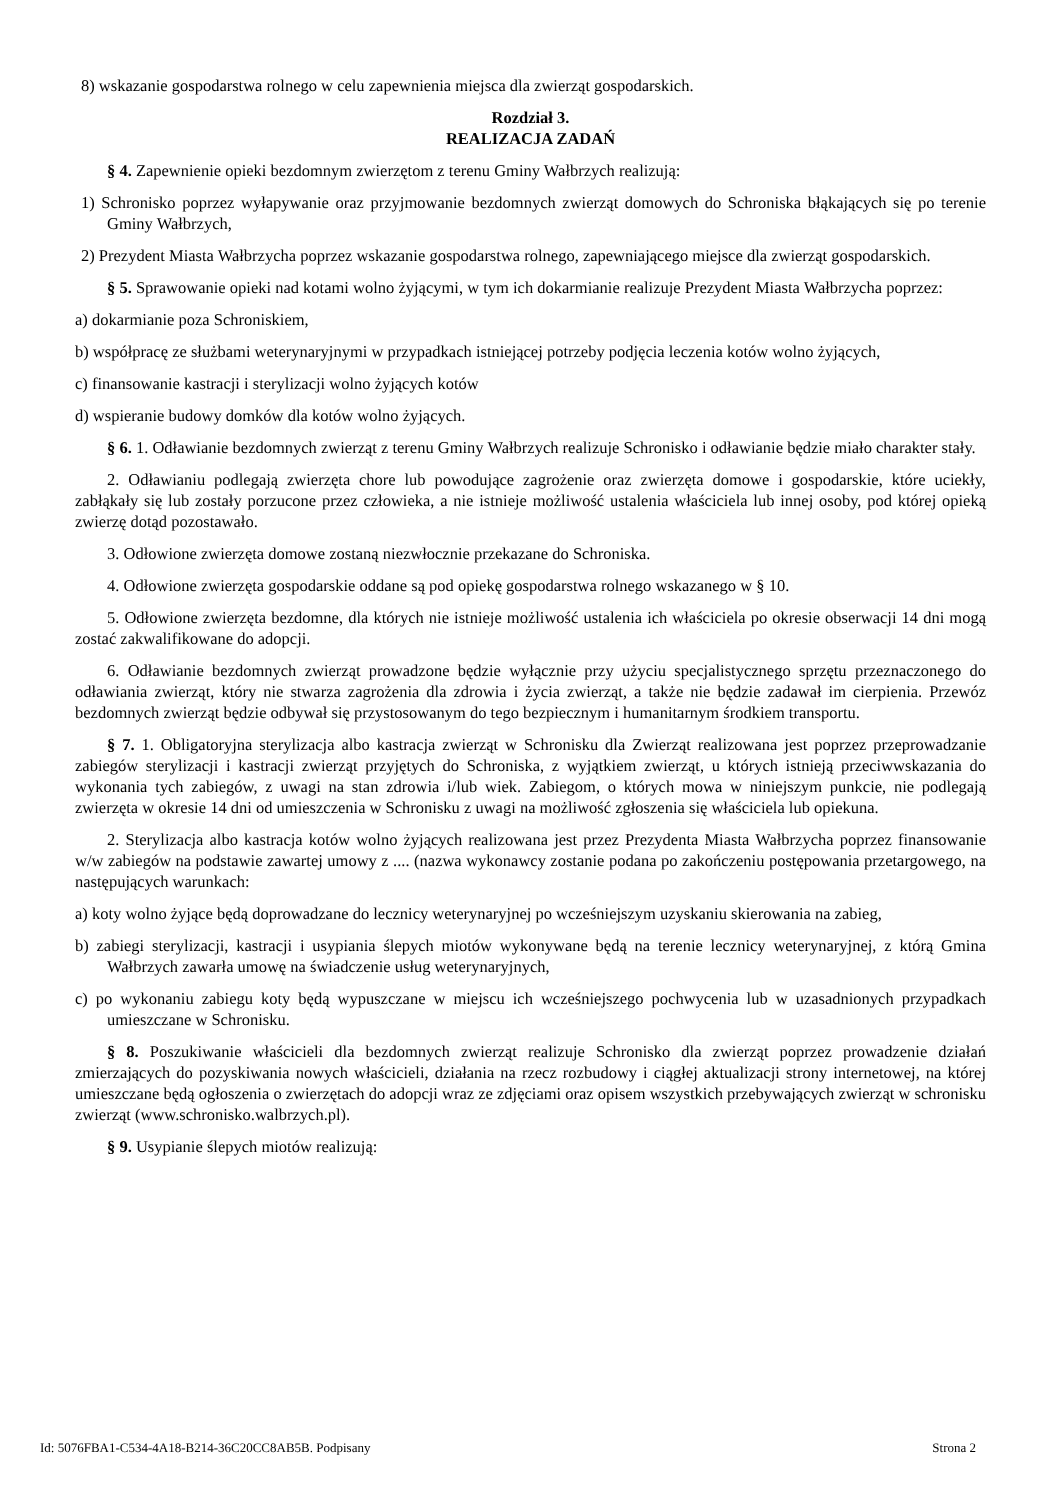8) wskazanie gospodarstwa rolnego w celu zapewnienia miejsca dla zwierząt gospodarskich.
Rozdział 3.
REALIZACJA ZADAŃ
§ 4. Zapewnienie opieki bezdomnym zwierzętom z terenu Gminy Wałbrzych realizują:
1) Schronisko poprzez wyłapywanie oraz przyjmowanie bezdomnych zwierząt domowych do Schroniska błąkających się po terenie Gminy Wałbrzych,
2) Prezydent Miasta Wałbrzycha poprzez wskazanie gospodarstwa rolnego, zapewniającego miejsce dla zwierząt gospodarskich.
§ 5. Sprawowanie opieki nad kotami wolno żyjącymi, w tym ich dokarmianie realizuje Prezydent Miasta Wałbrzycha poprzez:
a) dokarmianie poza Schroniskiem,
b) współpracę ze służbami weterynaryjnymi w przypadkach istniejącej potrzeby podjęcia leczenia kotów wolno żyjących,
c) finansowanie kastracji i sterylizacji wolno żyjących kotów
d) wspieranie budowy domków dla kotów wolno żyjących.
§ 6. 1. Odławianie bezdomnych zwierząt z terenu Gminy Wałbrzych realizuje Schronisko i odławianie będzie miało charakter stały.
2. Odławianiu podlegają zwierzęta chore lub powodujące zagrożenie oraz zwierzęta domowe i gospodarskie, które uciekły, zabłąkały się lub zostały porzucone przez człowieka, a nie istnieje możliwość ustalenia właściciela lub innej osoby, pod której opieką zwierzę dotąd pozostawało.
3. Odłowione zwierzęta domowe zostaną niezwłocznie przekazane do Schroniska.
4. Odłowione zwierzęta gospodarskie oddane są pod opiekę gospodarstwa rolnego wskazanego w § 10.
5. Odłowione zwierzęta bezdomne, dla których nie istnieje możliwość ustalenia ich właściciela po okresie obserwacji 14 dni mogą zostać zakwalifikowane do adopcji.
6. Odławianie bezdomnych zwierząt prowadzone będzie wyłącznie przy użyciu specjalistycznego sprzętu przeznaczonego do odławiania zwierząt, który nie stwarza zagrożenia dla zdrowia i życia zwierząt, a także nie będzie zadawał im cierpienia. Przewóz bezdomnych zwierząt będzie odbywał się przystosowanym do tego bezpiecznym i humanitarnym środkiem transportu.
§ 7. 1. Obligatoryjna sterylizacja albo kastracja zwierząt w Schronisku dla Zwierząt realizowana jest poprzez przeprowadzanie zabiegów sterylizacji i kastracji zwierząt przyjętych do Schroniska, z wyjątkiem zwierząt, u których istnieją przeciwwskazania do wykonania tych zabiegów, z uwagi na stan zdrowia i/lub wiek. Zabiegom, o których mowa w niniejszym punkcie, nie podlegają zwierzęta w okresie 14 dni od umieszczenia w Schronisku z uwagi na możliwość zgłoszenia się właściciela lub opiekuna.
2. Sterylizacja albo kastracja kotów wolno żyjących realizowana jest przez Prezydenta Miasta Wałbrzycha poprzez finansowanie w/w zabiegów na podstawie zawartej umowy z .... (nazwa wykonawcy zostanie podana po zakończeniu postępowania przetargowego, na następujących warunkach:
a) koty wolno żyjące będą doprowadzane do lecznicy weterynaryjnej po wcześniejszym uzyskaniu skierowania na zabieg,
b) zabiegi sterylizacji, kastracji i usypiania ślepych miotów wykonywane będą na terenie lecznicy weterynaryjnej, z którą Gmina Wałbrzych zawarła umowę na świadczenie usług weterynaryjnych,
c) po wykonaniu zabiegu koty będą wypuszczane w miejscu ich wcześniejszego pochwycenia lub w uzasadnionych przypadkach umieszczane w Schronisku.
§ 8. Poszukiwanie właścicieli dla bezdomnych zwierząt realizuje Schronisko dla zwierząt poprzez prowadzenie działań zmierzających do pozyskiwania nowych właścicieli, działania na rzecz rozbudowy i ciągłej aktualizacji strony internetowej, na której umieszczane będą ogłoszenia o zwierzętach do adopcji wraz ze zdjęciami oraz opisem wszystkich przebywających zwierząt w schronisku zwierząt (www.schronisko.walbrzych.pl).
§ 9. Usypianie ślepych miotów realizują:
Id: 5076FBA1-C534-4A18-B214-36C20CC8AB5B. Podpisany Strona 2